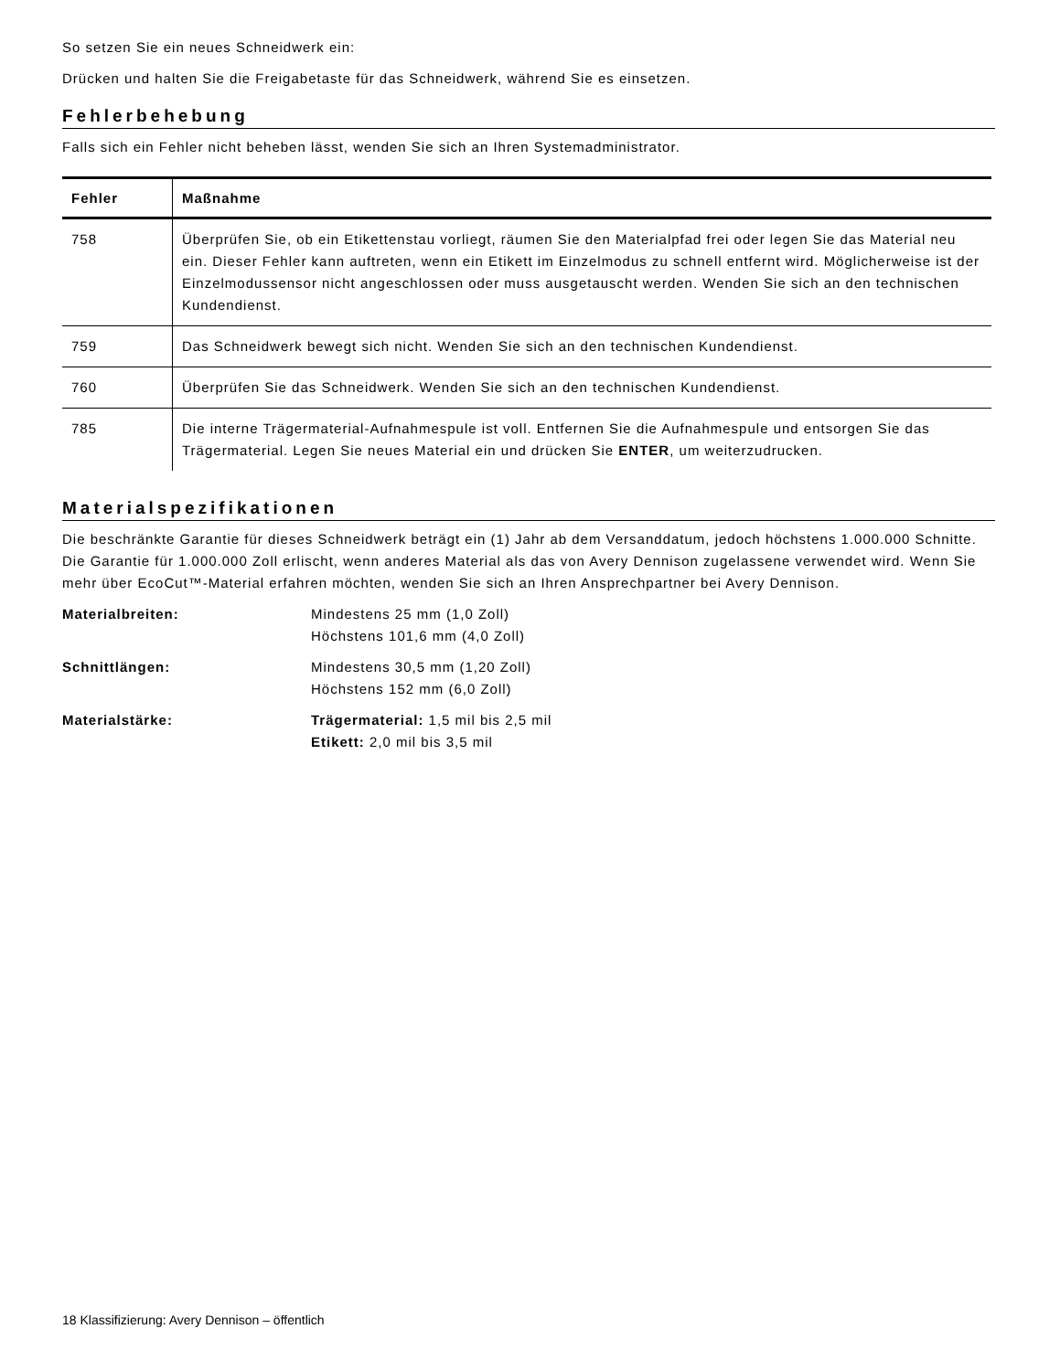So setzen Sie ein neues Schneidwerk ein:
Drücken und halten Sie die Freigabetaste für das Schneidwerk, während Sie es einsetzen.
Fehlerbehebung
Falls sich ein Fehler nicht beheben lässt, wenden Sie sich an Ihren Systemadministrator.
| Fehler | Maßnahme |
| --- | --- |
| 758 | Überprüfen Sie, ob ein Etikettenstau vorliegt, räumen Sie den Materialpfad frei oder legen Sie das Material neu ein. Dieser Fehler kann auftreten, wenn ein Etikett im Einzelmodus zu schnell entfernt wird. Möglicherweise ist der Einzelmodussensor nicht angeschlossen oder muss ausgetauscht werden. Wenden Sie sich an den technischen Kundendienst. |
| 759 | Das Schneidwerk bewegt sich nicht. Wenden Sie sich an den technischen Kundendienst. |
| 760 | Überprüfen Sie das Schneidwerk. Wenden Sie sich an den technischen Kundendienst. |
| 785 | Die interne Trägermaterial-Aufnahmespule ist voll. Entfernen Sie die Aufnahmespule und entsorgen Sie das Trägermaterial. Legen Sie neues Material ein und drücken Sie ENTER , um weiterzudrucken. |
Materialspezifikationen
Die beschränkte Garantie für dieses Schneidwerk beträgt ein (1) Jahr ab dem Versanddatum, jedoch höchstens 1.000.000 Schnitte. Die Garantie für 1.000.000 Zoll erlischt, wenn anderes Material als das von Avery Dennison zugelassene verwendet wird. Wenn Sie mehr über EcoCut™-Material erfahren möchten, wenden Sie sich an Ihren Ansprechpartner bei Avery Dennison.
Materialbreiten:
Mindestens 25 mm (1,0 Zoll)
Höchstens 101,6 mm (4,0 Zoll)
Schnittlängen:
Mindestens 30,5 mm (1,20 Zoll)
Höchstens 152 mm (6,0 Zoll)
Materialstärke:
Trägermaterial: 1,5 mil bis 2,5 mil
Etikett: 2,0 mil bis 3,5 mil
18 Klassifizierung: Avery Dennison – öffentlich